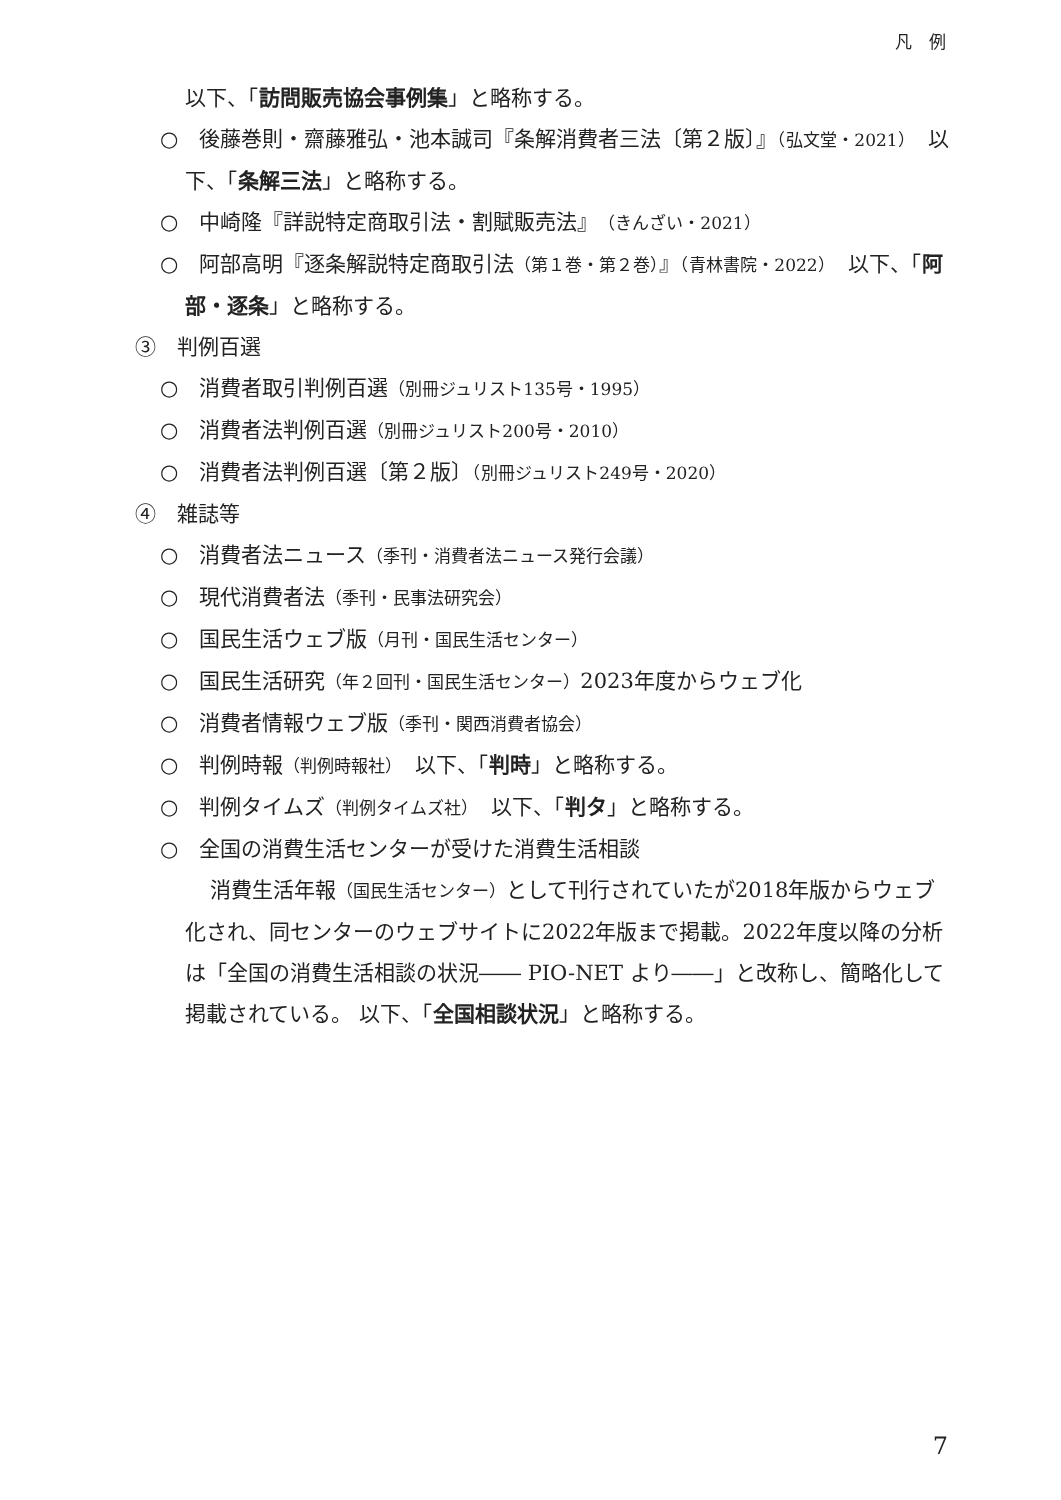凡　例
以下、「訪問販売協会事例集」と略称する。
○　後藤巻則・齋藤雅弘・池本誠司『条解消費者三法〔第２版〕』（弘文堂・2021）　以下、「条解三法」と略称する。
○　中崎隆『詳説特定商取引法・割賦販売法』（きんざい・2021）
○　阿部高明『逐条解説特定商取引法（第１巻・第２巻）』（青林書院・2022）　以下、「阿部・逐条」と略称する。
③　判例百選
○　消費者取引判例百選（別冊ジュリスト135号・1995）
○　消費者法判例百選（別冊ジュリスト200号・2010）
○　消費者法判例百選〔第２版〕（別冊ジュリスト249号・2020）
④　雑誌等
○　消費者法ニュース（季刊・消費者法ニュース発行会議）
○　現代消費者法（季刊・民事法研究会）
○　国民生活ウェブ版（月刊・国民生活センター）
○　国民生活研究（年２回刊・国民生活センター）2023年度からウェブ化
○　消費者情報ウェブ版（季刊・関西消費者協会）
○　判例時報（判例時報社）　以下、「判時」と略称する。
○　判例タイムズ（判例タイムズ社）　以下、「判タ」と略称する。
○　全国の消費生活センターが受けた消費生活相談
消費生活年報（国民生活センター）として刊行されていたが2018年版からウェブ化され、同センターのウェブサイトに2022年版まで掲載。2022年度以降の分析は「全国の消費生活相談の状況―― PIO-NET より――」と改称し、簡略化して掲載されている。 以下、「全国相談状況」と略称する。
7